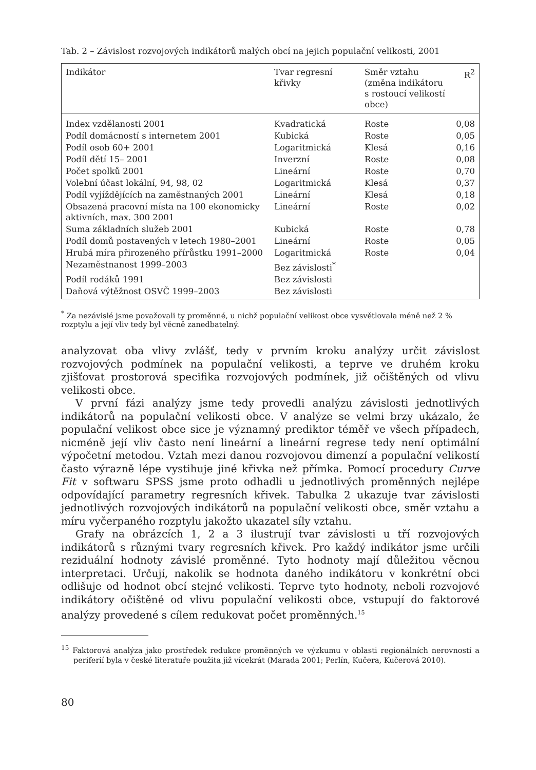Tab. 2 – Závislost rozvojových indikátorů malých obcí na jejich populační velikosti, 2001
| Indikátor | Tvar regresní křivky | Směr vztahu (změna indikátoru s rostoucí velikostí obce) | R<sup>2</sup> |
| --- | --- | --- | --- |
| Index vzdělanosti 2001 | Kvadratická | Roste | 0,08 |
| Podíl domácností s internetem 2001 | Kubická | Roste | 0,05 |
| Podíl osob 60+ 2001 | Logaritmická | Klesá | 0,16 |
| Podíl dětí 15– 2001 | Inverzní | Roste | 0,08 |
| Počet spolků 2001 | Lineární | Roste | 0,70 |
| Volební účast lokální, 94, 98, 02 | Logaritmická | Klesá | 0,37 |
| Podíl vyjíždějících na zaměstnaných 2001 | Lineární | Klesá | 0,18 |
| Obsazená pracovní místa na 100 ekonomicky aktivních, max. 300 2001 | Lineární | Roste | 0,02 |
| Suma základních služeb 2001 | Kubická | Roste | 0,78 |
| Podíl domů postavených v letech 1980–2001 | Lineární | Roste | 0,05 |
| Hrubá míra přirozeného přírůstku 1991–2000 | Logaritmická | Roste | 0,04 |
| Nezaměstnanost 1999–2003 | Bez závislosti<sup>*</sup> | | |
| Podíl rodáků 1991 | Bez závislosti | | |
| Daňová výtěžnost OSVČ 1999–2003 | Bez závislosti | | |
<sup>*</sup> Za nezávislé jsme považovali ty proměnné, u nichž populační velikost obce vysvětlovala méně než 2 % rozptylu a její vliv tedy byl věcně zanedbatelný.
analyzovat oba vlivy zvlášť, tedy v prvním kroku analýzy určit závislost rozvojových podmínek na populační velikosti, a teprve ve druhém kroku zjišťovat prostorová specifika rozvojových podmínek, již očištěných od vlivu velikosti obce.
V první fázi analýzy jsme tedy provedli analýzu závislosti jednotlivých indikátorů na populační velikosti obce. V analýze se velmi brzy ukázalo, že populační velikost obce sice je významný prediktor téměř ve všech případech, nicméně její vliv často není lineární a lineární regrese tedy není optimální výpočetní metodou. Vztah mezi danou rozvojovou dimenzí a populační velikostí často výrazně lépe vystihuje jiné křivka než přímka. Pomocí procedury Curve Fit v softwaru SPSS jsme proto odhadli u jednotlivých proměnných nejlépe odpovídající parametry regresních křivek. Tabulka 2 ukazuje tvar závislosti jednotlivých rozvojových indikátorů na populační velikosti obce, směr vztahu a míru vyčerpaného rozptylu jakožto ukazatel síly vztahu.
Grafy na obrázcích 1, 2 a 3 ilustrují tvar závislosti u tří rozvojových indikátorů s různými tvary regresních křivek. Pro každý indikátor jsme určili reziduální hodnoty závislé proměnné. Tyto hodnoty mají důležitou věcnou interpretaci. Určují, nakolik se hodnota daného indikátoru v konkrétní obci odlišuje od hodnot obcí stejné velikosti. Teprve tyto hodnoty, neboli rozvojové indikátory očištěné od vlivu populační velikosti obce, vstupují do faktorové analýzy provedené s cílem redukovat počet proměnných.<sup>15</sup>
<sup>15</sup> Faktorová analýza jako prostředek redukce proměnných ve výzkumu v oblasti regionálních nerovností a periferií byla v české literatuře použita již vícekrát (Marada 2001; Perlín, Kučera, Kučerová 2010).
80